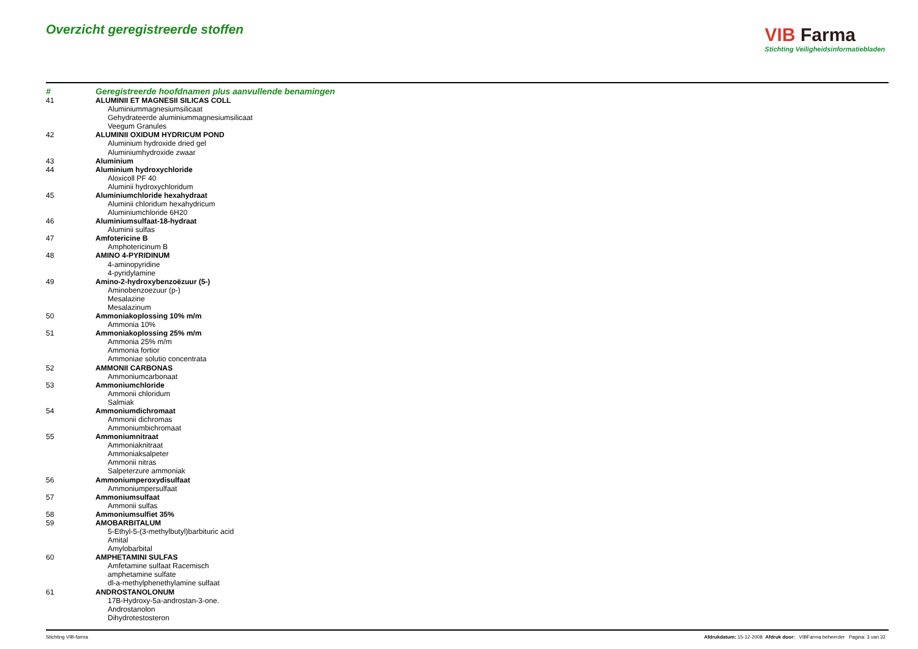Overzicht geregistreerde stoffen
VIB Farma
Stichting Veiligheidsinformatiebladen
| # | Geregistreerde hoofdnamen plus aanvullende benamingen |
| --- | --- |
| 41 | ALUMINII ET MAGNESII SILICAS COLL |
| | Aluminiummagnesiumsilicaat |
| | Gehydrateerde aluminiummagnesiumsilicaat |
| | Veegum Granules |
| 42 | ALUMINII OXIDUM HYDRICUM POND |
| | Aluminium hydroxide dried gel |
| | Aluminiumhydroxide zwaar |
| 43 | Aluminium |
| 44 | Aluminium hydroxychloride |
| | Aloxicoll PF 40 |
| | Aluminii hydroxychloridum |
| 45 | Aluminiumchloride hexahydraat |
| | Aluminii chloridum hexahydricum |
| | Aluminiumchloride 6H20 |
| 46 | Aluminiumsulfaat-18-hydraat |
| | Aluminii sulfas |
| 47 | Amfotericine B |
| | Amphotericinum B |
| 48 | AMINO 4-PYRIDINUM |
| | 4-aminopyridine |
| | 4-pyridylamine |
| 49 | Amino-2-hydroxybenzoëzuur (5-) |
| | Aminobenzoezuur (p-) |
| | Mesalazine |
| | Mesalazinum |
| 50 | Ammoniakoplossing 10% m/m |
| | Ammonia 10% |
| 51 | Ammoniakoplossing 25% m/m |
| | Ammonia 25% m/m |
| | Ammonia fortior |
| | Ammoniae solutio concentrata |
| 52 | AMMONII CARBONAS |
| | Ammoniumcarbonaat |
| 53 | Ammoniumchloride |
| | Ammonii chloridum |
| | Salmiak |
| 54 | Ammoniumdichromaat |
| | Ammonii dichromas |
| | Ammoniumbichromaat |
| 55 | Ammoniumnitraat |
| | Ammoniaknitraat |
| | Ammoniaksalpeter |
| | Ammonii nitras |
| | Salpeterzure ammoniak |
| 56 | Ammoniumperoxydisulfaat |
| | Ammoniumpersulfaat |
| 57 | Ammoniumsulfaat |
| | Ammonii sulfas |
| 58 | Ammoniumsulfiet 35% |
| 59 | AMOBARBITALUM |
| | 5-Ethyl-5-(3-methylbutyl)barbituric acid |
| | Amital |
| | Amylobarbital |
| 60 | AMPHETAMINI SULFAS |
| | Amfetamine sulfaat Racemisch |
| | amphetamine sulfate |
| | dl-a-methylphenethylamine sulfaat |
| 61 | ANDROSTANOLONUM |
| | 17B-Hydroxy-5a-androstan-3-one. |
| | Androstanolon |
| | Dihydrotestosteron |
Stichting VIB-farma Afdrukdatum: 15-12-2008 Afdruk door: VIBFarma beheerder Pagina: 3 van 32